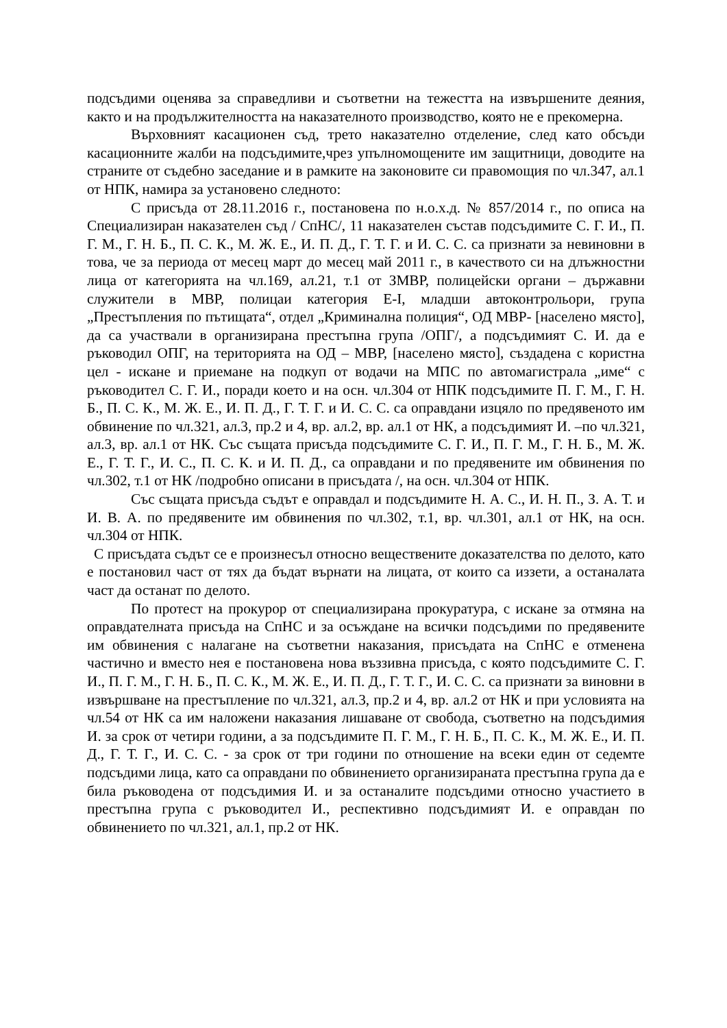подсъдими оценява за справедливи и съответни на тежестта на извършените деяния, както и на продължителността на наказателното производство, която не е прекомерна.
Върховният касационен съд, трето наказателно отделение, след като обсъди касационните жалби на подсъдимите,чрез упълномощените им защитници, доводите на страните от съдебно заседание и в рамките на законовите си правомощия по чл.347, ал.1 от НПК, намира за установено следното:
С присъда от 28.11.2016 г., постановена по н.о.х.д. № 857/2014 г., по описа на Специализиран наказателен съд / СпНС/, 11 наказателен състав подсъдимите С. Г. И., П. Г. М., Г. Н. Б., П. С. К., М. Ж. Е., И. П. Д., Г. Т. Г. и И. С. С. са признати за невиновни в това, че за периода от месец март до месец май 2011 г., в качеството си на длъжностни лица от категорията на чл.169, ал.21, т.1 от ЗМВР, полицейски органи – държавни служители в МВР, полицаи категория Е-I, младши автоконтрольори, група „Престъпления по пътищата“, отдел „Криминална полиция“, ОД МВР- [населено място], да са участвали в организирана престъпна група /ОПГ/, а подсъдимият С. И. да е ръководил ОПГ, на територията на ОД – МВР, [населено място], създадена с користна цел - искане и приемане на подкуп от водачи на МПС по автомагистрала „име“ с ръководител С. Г. И., поради което и на осн. чл.304 от НПК подсъдимите П. Г. М., Г. Н. Б., П. С. К., М. Ж. Е., И. П. Д., Г. Т. Г. и И. С. С. са оправдани изцяло по предявеното им обвинение по чл.321, ал.3, пр.2 и 4, вр. ал.2, вр. ал.1 от НК, а подсъдимият И. –по чл.321, ал.3, вр. ал.1 от НК. Със същата присъда подсъдимите С. Г. И., П. Г. М., Г. Н. Б., М. Ж. Е., Г. Т. Г., И. С., П. С. К. и И. П. Д., са оправдани и по предявените им обвинения по чл.302, т.1 от НК /подробно описани в присъдата /, на осн. чл.304 от НПК.
Със същата присъда съдът е оправдал и подсъдимите Н. А. С., И. Н. П., З. А. Т. и И. В. А. по предявените им обвинения по чл.302, т.1, вр. чл.301, ал.1 от НК, на осн. чл.304 от НПК.
С присъдата съдът се е произнесъл относно веществените доказателства по делото, като е постановил част от тях да бъдат върнати на лицата, от които са иззети, а останалата част да останат по делото.
По протест на прокурор от специализирана прокуратура, с искане за отмяна на оправдателната присъда на СпНС и за осъждане на всички подсъдими по предявените им обвинения с налагане на съответни наказания, присъдата на СпНС е отменена частично и вместо нея е постановена нова въззивна присъда, с която подсъдимите С. Г. И., П. Г. М., Г. Н. Б., П. С. К., М. Ж. Е., И. П. Д., Г. Т. Г., И. С. С. са признати за виновни в извършване на престъпление по чл.321, ал.3, пр.2 и 4, вр. ал.2 от НК и при условията на чл.54 от НК са им наложени наказания лишаване от свобода, съответно на подсъдимия И. за срок от четири години, а за подсъдимите П. Г. М., Г. Н. Б., П. С. К., М. Ж. Е., И. П. Д., Г. Т. Г., И. С. С. - за срок от три години по отношение на всеки един от седемте подсъдими лица, като са оправдани по обвинението организираната престъпна група да е била ръководена от подсъдимия И. и за останалите подсъдими относно участието в престъпна група с ръководител И., респективно подсъдимият И. е оправдан по обвинението по чл.321, ал.1, пр.2 от НК.